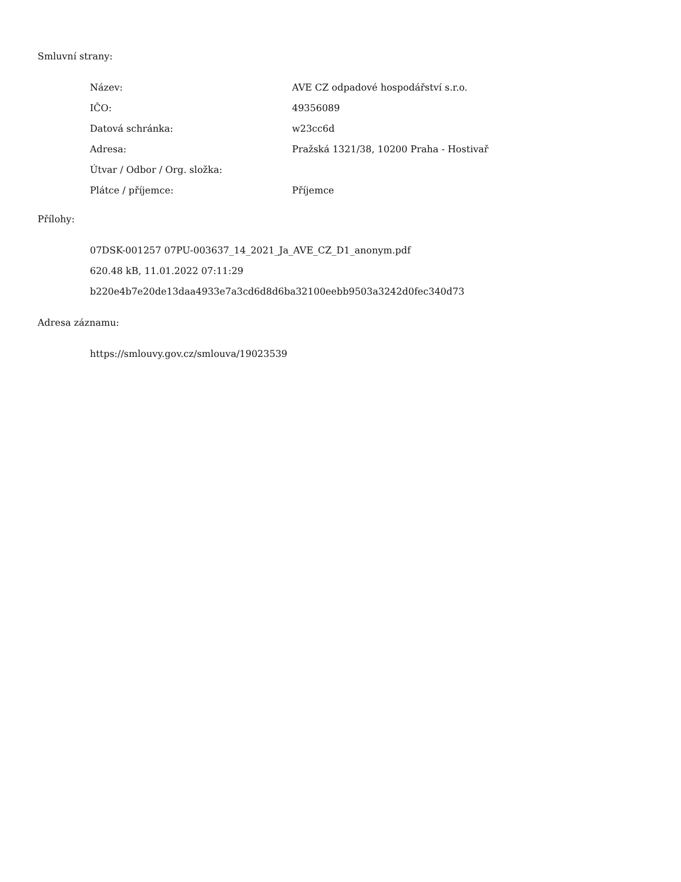Smluvní strany:
| Název: | AVE CZ odpadové hospodářství s.r.o. |
| IČO: | 49356089 |
| Datová schránka: | w23cc6d |
| Adresa: | Pražská 1321/38, 10200 Praha - Hostivař |
| Útvar / Odbor / Org. složka: | |
| Plátce / příjemce: | Příjemce |
Přílohy:
07DSK-001257 07PU-003637_14_2021_Ja_AVE_CZ_D1_anonym.pdf
620.48 kB, 11.01.2022 07:11:29
b220e4b7e20de13daa4933e7a3cd6d8d6ba32100eebb9503a3242d0fec340d73
Adresa záznamu:
https://smlouvy.gov.cz/smlouva/19023539